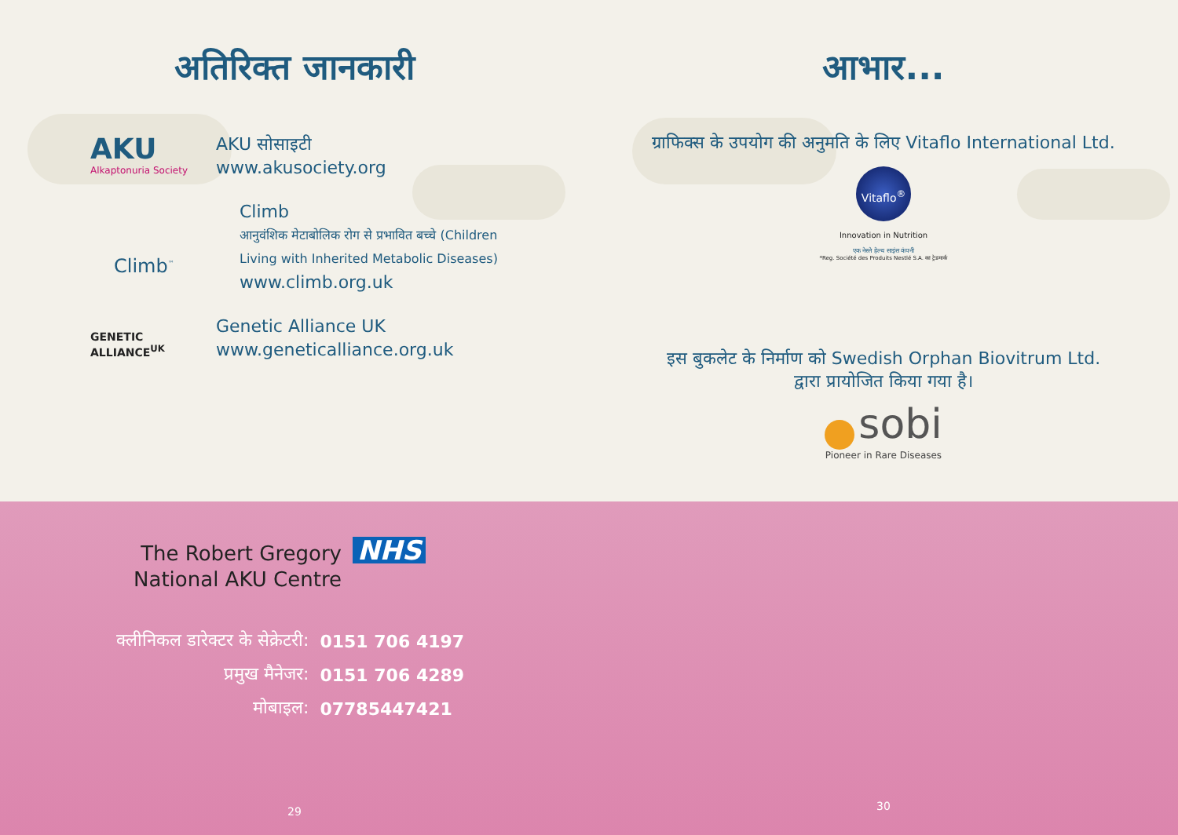अतिरिक्त जानकारी
AKU
Alkaptonuria Society
AKU सोसाइटी
www.akusociety.org
Climb<sup>™</sup>
Climb
आनुवंशिक मेटाबोलिक रोग से प्रभावित बच्चे (Children
Living with Inherited Metabolic Diseases)
www.climb.org.uk
GENETIC
ALLIANCE<sup>UK</sup>
Genetic Alliance UK
www.geneticalliance.org.uk
आभार...
ग्राफिक्स के उपयोग की अनुमति के लिए Vitaflo International Ltd.
Vitaflo<sup>®</sup>
Innovation in Nutrition
एक नेस्ले हेल्थ साइंस कंपनी
*Reg. Société des Produits Nestlé S.A. का ट्रेडमार्क
इस बुकलेट के निर्माण को Swedish Orphan Biovitrum Ltd.
द्वारा प्रायोजित किया गया है।
sobi
Pioneer in Rare Diseases
The Robert Gregory
National AKU Centre
NHS
| क्लीनिकल डारेक्टर के सेक्रेटरी: | 0151 706 4197 |
| प्रमुख मैनेजर: | 0151 706 4289 |
| मोबाइल: | 07785447421 |
29
30